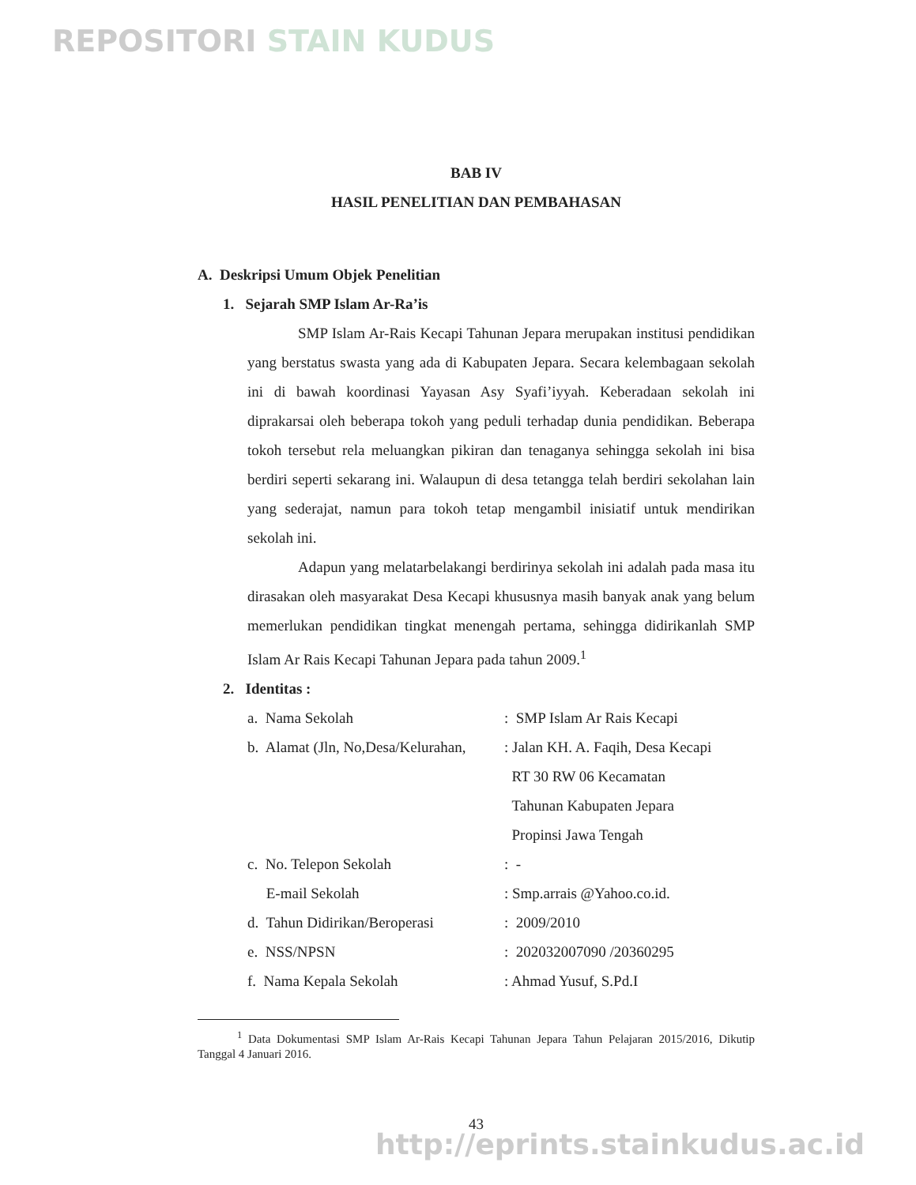REPOSITORI STAIN KUDUS
BAB IV
HASIL PENELITIAN DAN PEMBAHASAN
A. Deskripsi Umum Objek Penelitian
1. Sejarah SMP Islam Ar-Ra’is
SMP Islam Ar-Rais Kecapi Tahunan Jepara merupakan institusi pendidikan yang berstatus swasta yang ada di Kabupaten Jepara. Secara kelembagaan sekolah ini di bawah koordinasi Yayasan Asy Syafi’iyyah. Keberadaan sekolah ini diprakarsai oleh beberapa tokoh yang peduli terhadap dunia pendidikan. Beberapa tokoh tersebut rela meluangkan pikiran dan tenaganya sehingga sekolah ini bisa berdiri seperti sekarang ini. Walaupun di desa tetangga telah berdiri sekolahan lain yang sederajat, namun para tokoh tetap mengambil inisiatif untuk mendirikan sekolah ini.
Adapun yang melatarbelakangi berdirinya sekolah ini adalah pada masa itu dirasakan oleh masyarakat Desa Kecapi khususnya masih banyak anak yang belum memerlukan pendidikan tingkat menengah pertama, sehingga didirikanlah SMP Islam Ar Rais Kecapi Tahunan Jepara pada tahun 2009.<sup>1</sup>
2. Identitas :
a. Nama Sekolah : SMP Islam Ar Rais Kecapi
b. Alamat (Jln, No,Desa/Kelurahan,
: Jalan KH. A. Faqih, Desa Kecapi
RT 30 RW 06 Kecamatan
Tahunan Kabupaten Jepara
Propinsi Jawa Tengah
c. No. Telepon Sekolah : -
E-mail Sekolah : Smp.arrais @Yahoo.co.id.
d. Tahun Didirikan/Beroperasi
: 2009/2010
e. NSS/NPSN : 202032007090 /20360295
f. Nama Kepala Sekolah : Ahmad Yusuf, S.Pd.I
<sup>1</sup> Data Dokumentasi SMP Islam Ar-Rais Kecapi Tahunan Jepara Tahun Pelajaran 2015/2016, Dikutip Tanggal 4 Januari 2016.
43
http://eprints.stainkudus.ac.id